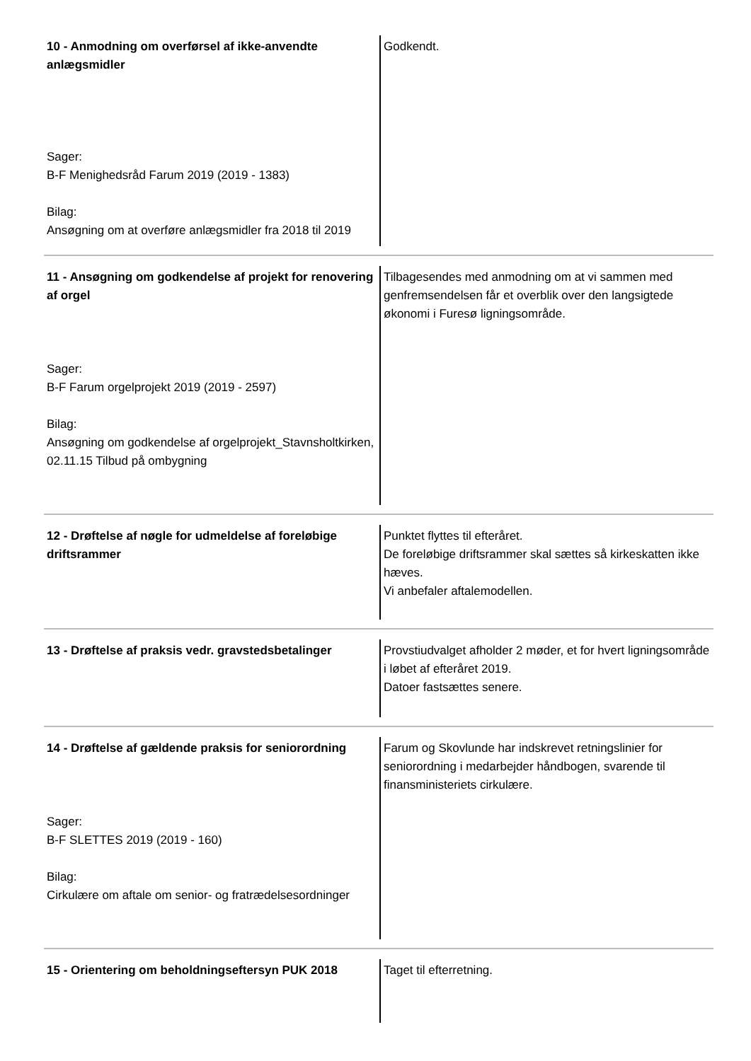10 - Anmodning om overførsel af ikke-anvendte anlægsmidler
Sager:
B-F Menighedsråd Farum 2019 (2019 - 1383)
Bilag:
Ansøgning om at overføre anlægsmidler fra 2018 til 2019
Godkendt.
11 - Ansøgning om godkendelse af projekt for renovering af orgel
Sager:
B-F Farum orgelprojekt 2019 (2019 - 2597)
Bilag:
Ansøgning om godkendelse af orgelprojekt_Stavnsholtkirken, 02.11.15 Tilbud på ombygning
Tilbagesendes med anmodning om at vi sammen med genfremsendelsen får et overblik over den langsigtede økonomi i Furesø ligningsområde.
12 - Drøftelse af nøgle for udmeldelse af foreløbige driftsrammer
Punktet flyttes til efteråret.
De foreløbige driftsrammer skal sættes så kirkeskatten ikke hæves.
Vi anbefaler aftalemodellen.
13 - Drøftelse af praksis vedr. gravstedsbetalinger
Provstiudvalget afholder 2 møder, et for hvert ligningsområde i løbet af efteråret 2019.
Datoer fastsættes senere.
14 - Drøftelse af gældende praksis for seniorordning
Sager:
B-F SLETTES 2019 (2019 - 160)
Bilag:
Cirkulære om aftale om senior- og fratrædelsesordninger
Farum og Skovlunde har indskrevet retningslinier for seniorordning i medarbejder håndbogen, svarende til finansministeriets cirkulære.
15 - Orientering om beholdningseftersyn PUK 2018
Taget til efterretning.